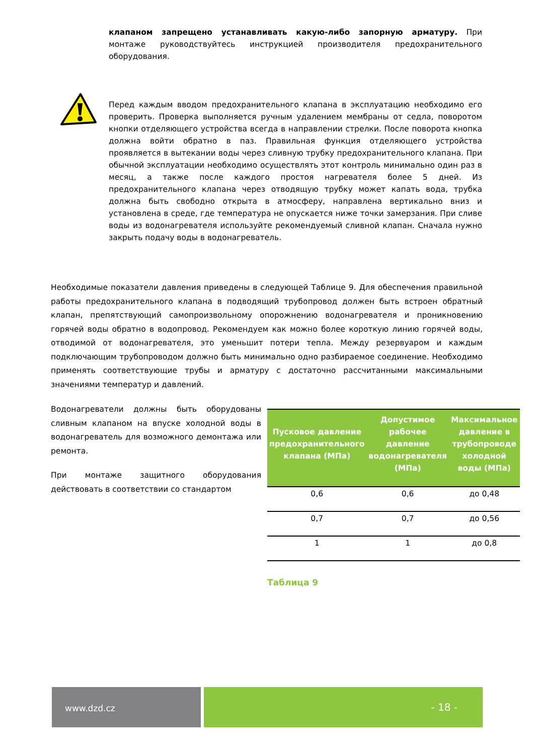клапаном запрещено устанавливать какую-либо запорную арматуру. При монтаже руководствуйтесь инструкцией производителя предохранительного оборудования.
Перед каждым вводом предохранительного клапана в эксплуатацию необходимо его проверить. Проверка выполняется ручным удалением мембраны от седла, поворотом кнопки отделяющего устройства всегда в направлении стрелки. После поворота кнопка должна войти обратно в паз. Правильная функция отделяющего устройства проявляется в вытекании воды через сливную трубку предохранительного клапана. При обычной эксплуатации необходимо осуществлять этот контроль минимально один раз в месяц, а также после каждого простоя нагревателя более 5 дней. Из предохранительного клапана через отводящую трубку может капать вода, трубка должна быть свободно открыта в атмосферу, направлена вертикально вниз и установлена в среде, где температура не опускается ниже точки замерзания. При сливе воды из водонагревателя используйте рекомендуемый сливной клапан. Сначала нужно закрыть подачу воды в водонагреватель.
Необходимые показатели давления приведены в следующей Таблице 9. Для обеспечения правильной работы предохранительного клапана в подводящий трубопровод должен быть встроен обратный клапан, препятствующий самопроизвольному опорожнению водонагревателя и проникновению горячей воды обратно в водопровод. Рекомендуем как можно более короткую линию горячей воды, отводимой от водонагревателя, это уменьшит потери тепла. Между резервуаром и каждым подключающим трубопроводом должно быть минимально одно разбираемое соединение. Необходимо применять соответствующие трубы и арматуру с достаточно рассчитанными максимальными значениями температур и давлений.
Водонагреватели должны быть оборудованы сливным клапаном на впуске холодной воды в водонагреватель для возможного демонтажа или ремонта.
При монтаже защитного оборудования действовать в соответствии со стандартом
| Пусковое давление предохранительного клапана (МПа) | Допустимое рабочее давление водонагревателя (МПа) | Максимальное давление в трубопроводе холодной воды (МПа) |
| --- | --- | --- |
| 0,6 | 0,6 | до 0,48 |
| 0,7 | 0,7 | до 0,56 |
| 1 | 1 | до 0,8 |
Таблица 9
www.dzd.cz
- 18 -